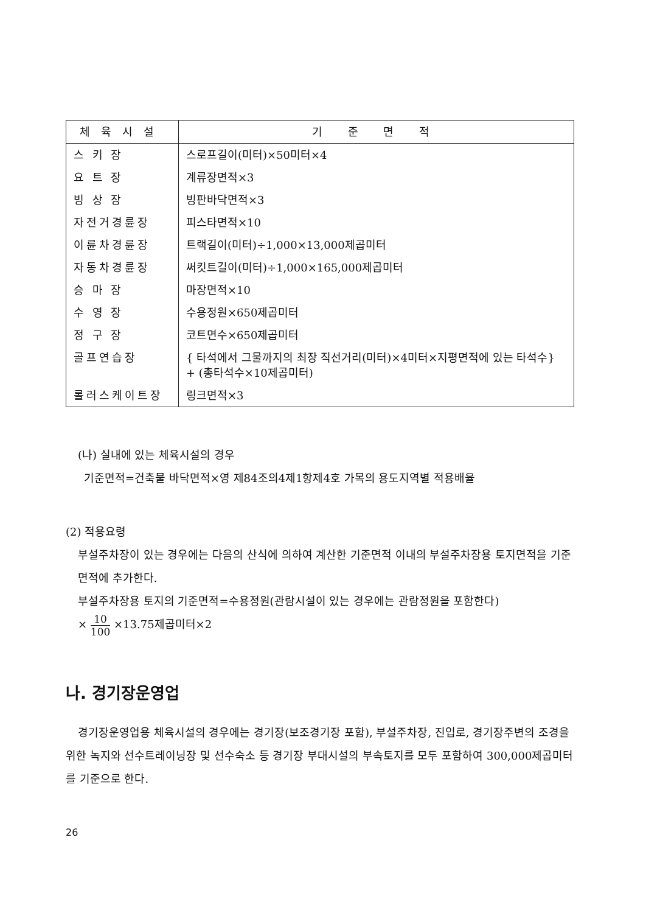| 체육시설 | 기 준 면 적 |
| --- | --- |
| 스 키 장 | 스로프길이(미터)×50미터×4 |
| 요 트 장 | 계류장면적×3 |
| 빙 상 장 | 빙판바닥면적×3 |
| 자전거경륜장 | 피스타면적×10 |
| 이륜차경륜장 | 트랙길이(미터)÷1,000×13,000제곱미터 |
| 자동차경륜장 | 써킷트길이(미터)÷1,000×165,000제곱미터 |
| 승 마 장 | 마장면적×10 |
| 수 영 장 | 수용정원×650제곱미터 |
| 정 구 장 | 코트면수×650제곱미터 |
| 골프연습장 | { 타석에서 그물까지의 최장 직선거리(미터)×4미터×지평면적에 있는 타석수} + (총타석수×10제곱미터) |
| 롤러스케이트장 | 링크면적×3 |
(나) 실내에 있는 체육시설의 경우
기준면적=건축물 바닥면적×영 제84조의4제1항제4호 가목의 용도지역별 적용배율
(2) 적용요령
부설주차장이 있는 경우에는 다음의 산식에 의하여 계산한 기준면적 이내의 부설주차장용 토지면적을 기준면적에 추가한다.
부설주차장용 토지의 기준면적=수용정원(관람시설이 있는 경우에는 관람정원을 포함한다)
× 10 100 ×13.75제곱미터×2
나. 경기장운영업
경기장운영업용 체육시설의 경우에는 경기장(보조경기장 포함), 부설주차장, 진입로, 경기장주변의 조경을 위한 녹지와 선수트레이닝장 및 선수숙소 등 경기장 부대시설의 부속토지를 모두 포함하여 300,000제곱미터를 기준으로 한다.
26